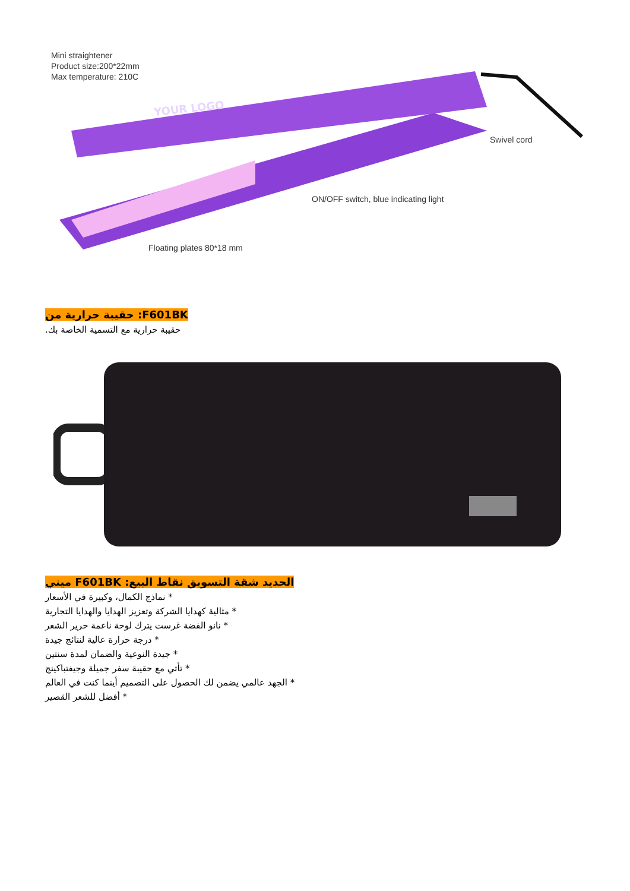Mini straightener
Product size:200*22mm
Max temperature: 210C
YOUR LOGO
Swivel cord
ON/OFF switch, blue indicating light
Floating plates 80*18 mm
F601BK: حقيبة حرارية من
حقيبة حرارية مع التسمية الخاصة بك.
الحديد شقة التسويق نقاط البيع: F601BK ميني
* نماذج الكمال، وكبيرة في الأسعار
* مثالية كهدايا الشركة وتعزيز الهدايا والهدايا التجارية
* نانو الفضة غرست يترك لوحة ناعمة حرير الشعر
* درجة حرارة عالية لنتائج جيدة
* جيدة النوعية والضمان لمدة سنتين
* تأتي مع حقيبة سفر جميلة وجيفتباكينج
* الجهد عالمي يضمن لك الحصول على التصميم أينما كنت في العالم
* أفضل للشعر القصير